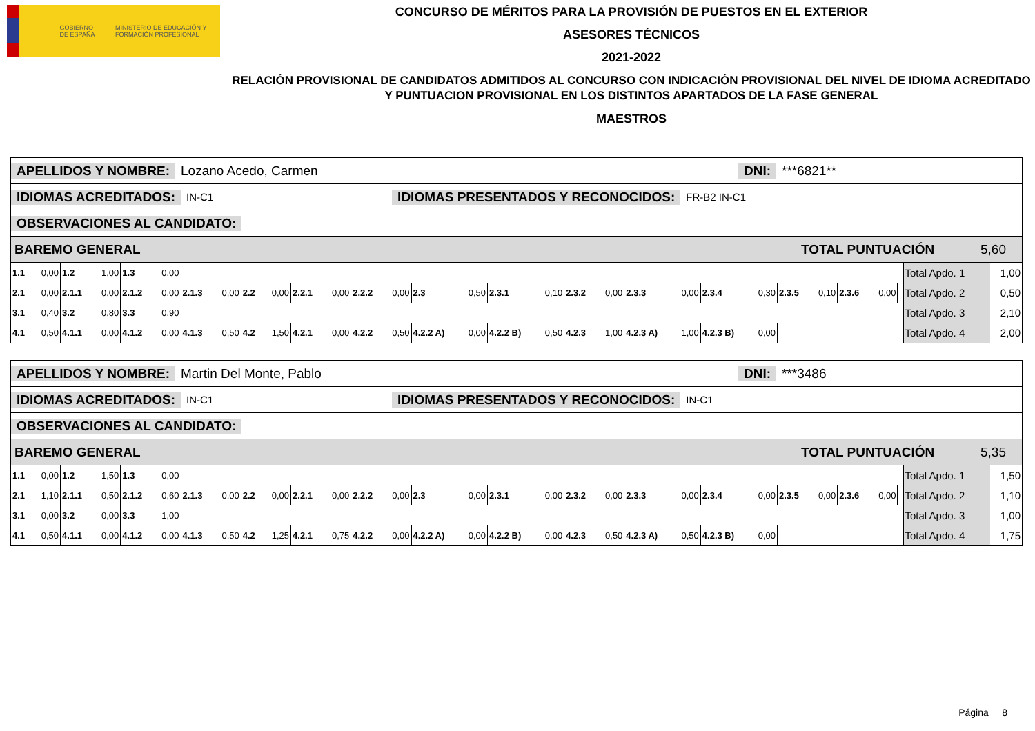GOBIERNO DE ESPAÑA MINISTERIO DE EDUCACIÓN Y FORMACIÓN PROFESIONAL
CONCURSO DE MÉRITOS PARA LA PROVISIÓN DE PUESTOS EN EL EXTERIOR
ASESORES TÉCNICOS
2021-2022
RELACIÓN PROVISIONAL DE CANDIDATOS ADMITIDOS AL CONCURSO CON INDICACIÓN PROVISIONAL DEL NIVEL DE IDIOMA ACREDITADO Y PUNTUACION PROVISIONAL EN LOS DISTINTOS APARTADOS DE LA FASE GENERAL
MAESTROS
APELLIDOS Y NOMBRE: Lozano Acedo, Carmen DNI: ***6821**
IDIOMAS ACREDITADOS: IN-C1 IDIOMAS PRESENTADOS Y RECONOCIDOS: FR-B2 IN-C1
OBSERVACIONES AL CANDIDATO:
BAREMO GENERAL TOTAL PUNTUACIÓN 5,60
| 1.1 | 0,00 | 1.2 | 1,00 | 1.3 | 0,00 | | | | | | | | | | | | | | | | | | | | | | | | Total Apdo. 1 | 1,00 |
| 2.1 | 0,00 | 2.1.1 | 0,00 | 2.1.2 | 0,00 | 2.1.3 | 0,00 | 2.2 | 0,00 | 2.2.1 | 0,00 | 2.2.2 | 0,00 | 2.3 | 0,50 | 2.3.1 | 0,10 | 2.3.2 | 0,00 | 2.3.3 | 0,00 | 2.3.4 | 0,30 | 2.3.5 | 0,10 | 2.3.6 | 0,00 | | Total Apdo. 2 | 0,50 |
| 3.1 | 0,40 | 3.2 | 0,80 | 3.3 | 0,90 | | | | | | | | | | | | | | | | | | | | | | | | Total Apdo. 3 | 2,10 |
| 4.1 | 0,50 | 4.1.1 | 0,00 | 4.1.2 | 0,00 | 4.1.3 | 0,50 | 4.2 | 1,50 | 4.2.1 | 0,00 | 4.2.2 | 0,50 | 4.2.2 A) | 0,00 | 4.2.2 B) | 0,50 | 4.2.3 | 1,00 | 4.2.3 A) | 1,00 | 4.2.3 B) | 0,00 | | | | | | Total Apdo. 4 | 2,00 |
APELLIDOS Y NOMBRE: Martin Del Monte, Pablo DNI: ***3486
IDIOMAS ACREDITADOS: IN-C1 IDIOMAS PRESENTADOS Y RECONOCIDOS: IN-C1
OBSERVACIONES AL CANDIDATO:
BAREMO GENERAL TOTAL PUNTUACIÓN 5,35
| 1.1 | 0,00 | 1.2 | 1,50 | 1.3 | 0,00 | | | | | | | | | | | | | | | | | | | | | | | | Total Apdo. 1 | 1,50 |
| 2.1 | 1,10 | 2.1.1 | 0,50 | 2.1.2 | 0,60 | 2.1.3 | 0,00 | 2.2 | 0,00 | 2.2.1 | 0,00 | 2.2.2 | 0,00 | 2.3 | 0,00 | 2.3.1 | 0,00 | 2.3.2 | 0,00 | 2.3.3 | 0,00 | 2.3.4 | 0,00 | 2.3.5 | 0,00 | 2.3.6 | 0,00 | | Total Apdo. 2 | 1,10 |
| 3.1 | 0,00 | 3.2 | 0,00 | 3.3 | 1,00 | | | | | | | | | | | | | | | | | | | | | | | | Total Apdo. 3 | 1,00 |
| 4.1 | 0,50 | 4.1.1 | 0,00 | 4.1.2 | 0,00 | 4.1.3 | 0,50 | 4.2 | 1,25 | 4.2.1 | 0,75 | 4.2.2 | 0,00 | 4.2.2 A) | 0,00 | 4.2.2 B) | 0,00 | 4.2.3 | 0,50 | 4.2.3 A) | 0,50 | 4.2.3 B) | 0,00 | | | | | | Total Apdo. 4 | 1,75 |
Página 8